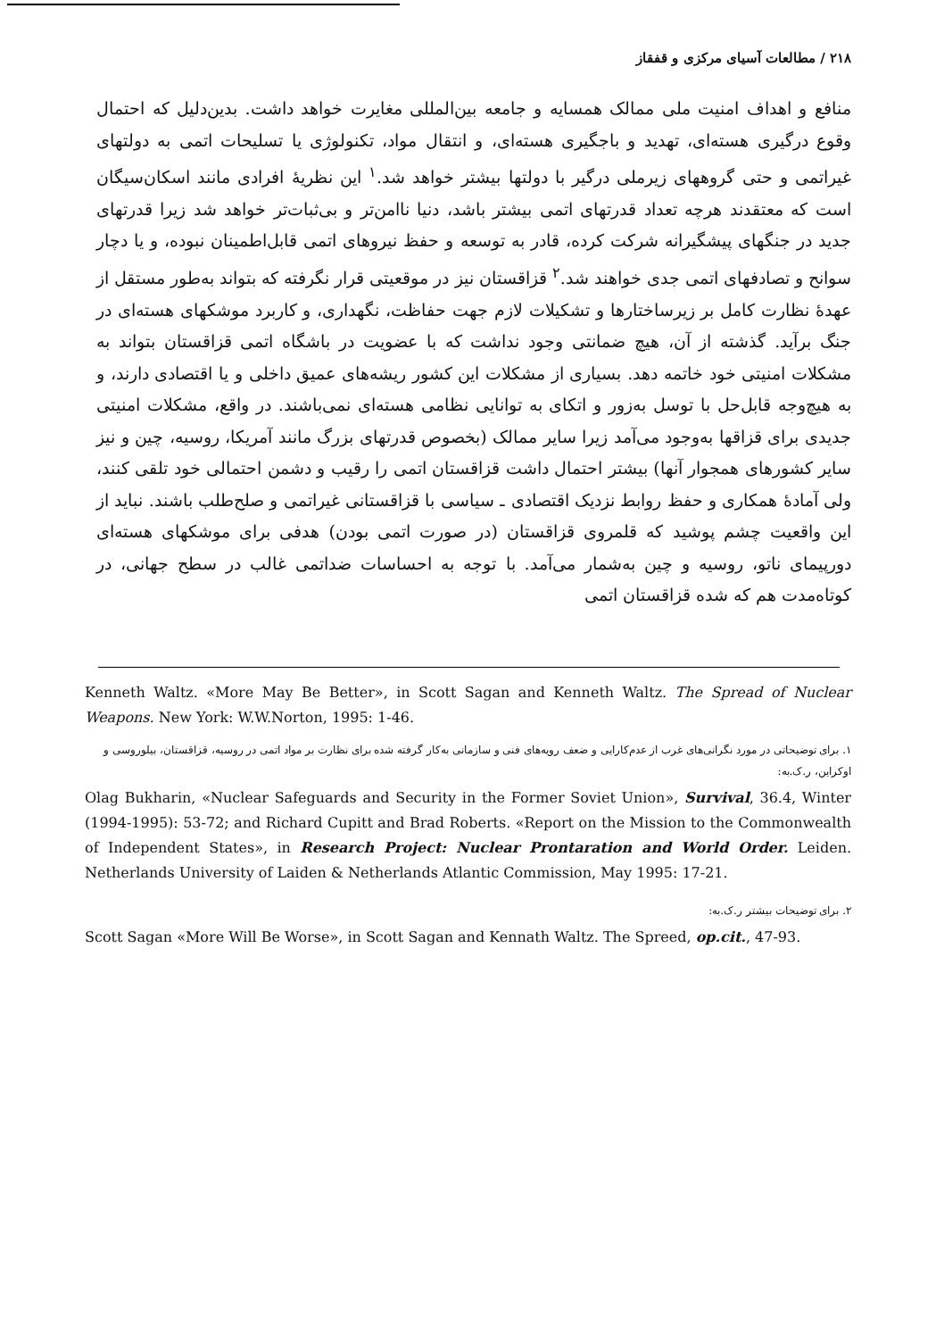۲۱۸ / مطالعات آسیای مرکزی و قفقاز
منافع و اهداف امنیت ملی ممالک همسایه و جامعه بین‌المللی مغایرت خواهد داشت. بدین‌دلیل که احتمال وقوع درگیری هسته‌ای، تهدید و باجگیری هسته‌ای، و انتقال مواد، تکنولوژی یا تسلیحات اتمی به دولتهای غیراتمی و حتی گروههای زیرملی درگیر با دولتها بیشتر خواهد شد.<sup>۱</sup> این نظریهٔ افرادی مانند اسکان‌سیگان است که معتقدند هرچه تعداد قدرتهای اتمی بیشتر باشد، دنیا ناامن‌تر و بی‌ثبات‌تر خواهد شد زیرا قدرتهای جدید در جنگهای پیشگیرانه شرکت کرده، قادر به توسعه و حفظ نیروهای اتمی قابل‌اطمینان نبوده، و یا دچار سوانح و تصادفهای اتمی جدی خواهند شد.<sup>۲</sup> قزاقستان نیز در موقعیتی قرار نگرفته که بتواند به‌طور مستقل از عهدهٔ نظارت کامل بر زیرساختارها و تشکیلات لازم جهت حفاظت، نگهداری، و کاربرد موشکهای هسته‌ای در جنگ برآید. گذشته از آن، هیچ ضمانتی وجود نداشت که با عضویت در باشگاه اتمی قزاقستان بتواند به مشکلات امنیتی خود خاتمه دهد. بسیاری از مشکلات این کشور ریشه‌های عمیق داخلی و یا اقتصادی دارند، و به هیچ‌وجه قابل‌حل با توسل به‌زور و اتکای به توانایی نظامی هسته‌ای نمی‌باشند. در واقع، مشکلات امنیتی جدیدی برای قزاقها به‌وجود می‌آمد زیرا سایر ممالک (بخصوص قدرتهای بزرگ مانند آمریکا، روسیه، چین و نیز سایر کشورهای همجوار آنها) بیشتر احتمال داشت قزاقستان اتمی را رقیب و دشمن احتمالی خود تلقی کنند، ولی آمادهٔ همکاری و حفظ روابط نزدیک اقتصادی ـ سیاسی با قزاقستانی غیراتمی و صلح‌طلب باشند. نباید از این واقعیت چشم پوشید که قلمروی قزاقستان (در صورت اتمی بودن) هدفی برای موشکهای هسته‌ای دورپیمای ناتو، روسیه و چین به‌شمار می‌آمد. با توجه به احساسات ضداتمی غالب در سطح جهانی، در کوتاه‌مدت هم که شده قزاقستان اتمی
Kenneth Waltz. «More May Be Better», in Scott Sagan and Kenneth Waltz. The Spread of Nuclear Weapons. New York: W.W.Norton, 1995: 1-46.
۱. برای توضیحاتی در مورد نگرانی‌های غرب از عدم‌کارایی و ضعف رویه‌های فنی و سازمانی به‌کار گرفته شده برای نظارت بر مواد اتمی در روسیه، قزاقستان، بیلوروسی و اوکراین، ر.ک.به:
Olag Bukharin, «Nuclear Safeguards and Security in the Former Soviet Union», Survival, 36.4, Winter (1994-1995): 53-72; and Richard Cupitt and Brad Roberts. «Report on the Mission to the Commonwealth of Independent States», in Research Project: Nuclear Prontaration and World Order. Leiden. Netherlands University of Laiden & Netherlands Atlantic Commission, May 1995: 17-21.
۲. برای توضیحات بیشتر ر.ک.به:
Scott Sagan «More Will Be Worse», in Scott Sagan and Kennath Waltz. The Spreed, op.cit., 47-93.